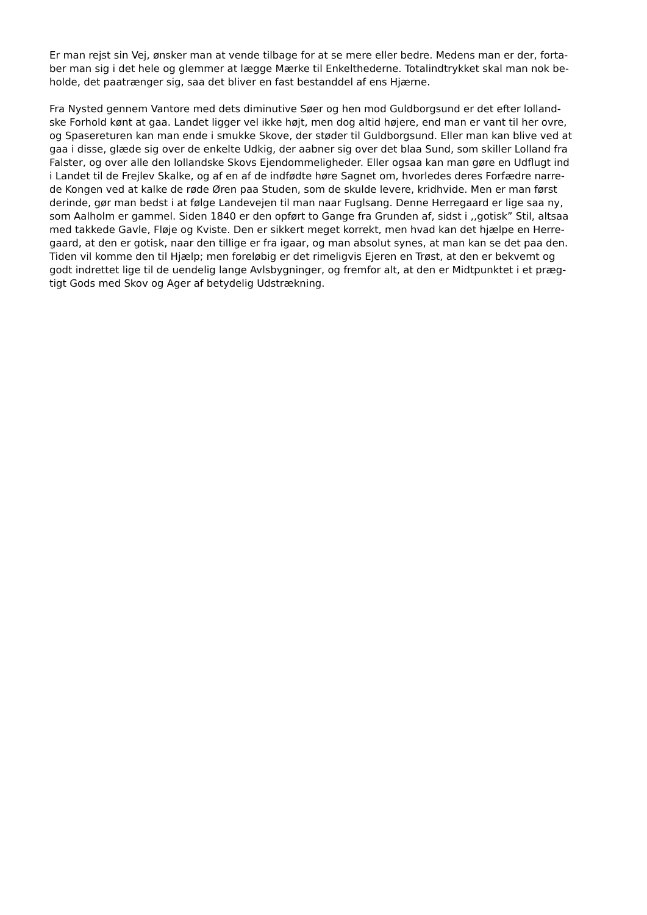Er man rejst sin Vej, ønsker man at vende tilbage for at se mere eller bedre. Medens man er der, forta-
ber man sig i det hele og glemmer at lægge Mærke til Enkelthederne. Totalindtrykket skal man nok be-
holde, det paatrænger sig, saa det bliver en fast bestanddel af ens Hjærne.
Fra Nysted gennem Vantore med dets diminutive Søer og hen mod Guldborgsund er det efter lolland-
ske Forhold kønt at gaa. Landet ligger vel ikke højt, men dog altid højere, end man er vant til her ovre,
og Spasereturen kan man ende i smukke Skove, der støder til Guldborgsund. Eller man kan blive ved at
gaa i disse, glæde sig over de enkelte Udkig, der aabner sig over det blaa Sund, som skiller Lolland fra
Falster, og over alle den lollandske Skovs Ejendommeligheder. Eller ogsaa kan man gøre en Udflugt ind
i Landet til de Frejlev Skalke, og af en af de indfødte høre Sagnet om, hvorledes deres Forfædre narre-
de Kongen ved at kalke de røde Øren paa Studen, som de skulde levere, kridhvide. Men er man først
derinde, gør man bedst i at følge Landevejen til man naar Fuglsang. Denne Herregaard er lige saa ny,
som Aalholm er gammel. Siden 1840 er den opført to Gange fra Grunden af, sidst i ,,gotisk” Stil, altsaa
med takkede Gavle, Fløje og Kviste. Den er sikkert meget korrekt, men hvad kan det hjælpe en Herre-
gaard, at den er gotisk, naar den tillige er fra igaar, og man absolut synes, at man kan se det paa den.
Tiden vil komme den til Hjælp; men foreløbig er det rimeligvis Ejeren en Trøst, at den er bekvemt og
godt indrettet lige til de uendelig lange Avlsbygninger, og fremfor alt, at den er Midtpunktet i et præg-
tigt Gods med Skov og Ager af betydelig Udstrækning.